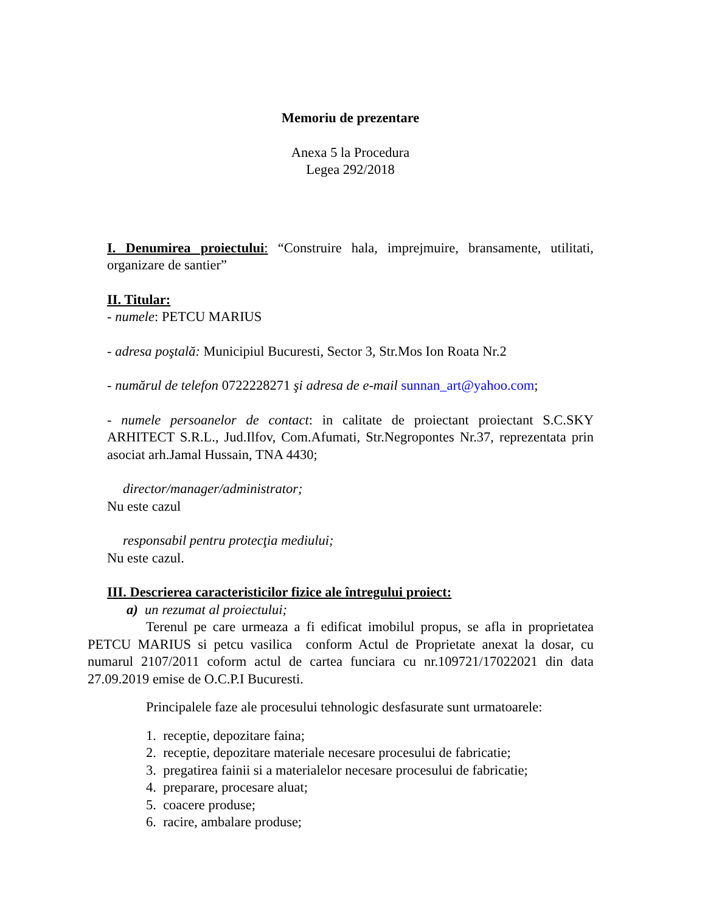Memoriu de prezentare
Anexa 5 la Procedura
Legea 292/2018
I. Denumirea proiectului: “Construire hala, imprejmuire, bransamente, utilitati, organizare de santier”
II. Titular:
- numele: PETCU MARIUS
- adresa poştală: Municipiul Bucuresti, Sector 3, Str.Mos Ion Roata Nr.2
- numărul de telefon 0722228271 şi adresa de e-mail sunnan_art@yahoo.com;
- numele persoanelor de contact: in calitate de proiectant proiectant S.C.SKY ARHITECT S.R.L., Jud.Ilfov, Com.Afumati, Str.Negropontes Nr.37, reprezentata prin asociat arh.Jamal Hussain, TNA 4430;
director/manager/administrator;
Nu este cazul
responsabil pentru protecţia mediului;
Nu este cazul.
III. Descrierea caracteristicilor fizice ale întregului proiect:
a) un rezumat al proiectului;
Terenul pe care urmeaza a fi edificat imobilul propus, se afla in proprietatea PETCU MARIUS si petcu vasilica conform Actul de Proprietate anexat la dosar, cu numarul 2107/2011 coform actul de cartea funciara cu nr.109721/17022021 din data 27.09.2019 emise de O.C.P.I Bucuresti.
Principalele faze ale procesului tehnologic desfasurate sunt urmatoarele:
1. receptie, depozitare faina;
2. receptie, depozitare materiale necesare procesului de fabricatie;
3. pregatirea fainii si a materialelor necesare procesului de fabricatie;
4. preparare, procesare aluat;
5. coacere produse;
6. racire, ambalare produse;